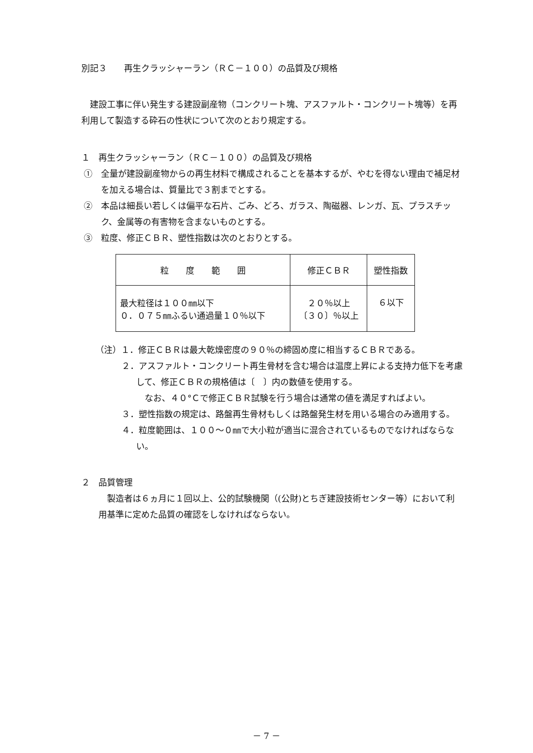別記３　　再生クラッシャーラン（ＲＣ－１００）の品質及び規格
建設工事に伴い発生する建設副産物（コンクリート塊、アスファルト・コンクリート塊等）を再利用して製造する砕石の性状について次のとおり規定する。
１　再生クラッシャーラン（ＲＣ－１００）の品質及び規格
①　全量が建設副産物からの再生材料で構成されることを基本するが、やむを得ない理由で補足材を加える場合は、質量比で３割までとする。
②　本品は細長い若しくは偏平な石片、ごみ、どろ、ガラス、陶磁器、レンガ、瓦、プラスチック、金属等の有害物を含まないものとする。
③　粒度、修正ＣＢＲ、塑性指数は次のとおりとする。
| 粒 度 範 囲 | 修正ＣＢＲ | 塑性指数 |
| 最大粒径は１００㎜以下 ０．０７５㎜ふるい通過量１０％以下 | ２０％以上 〔３０〕％以上 | ６以下 |
（注）１．修正ＣＢＲは最大乾燥密度の９０％の締固め度に相当するＣＢＲである。
２．アスファルト・コンクリート再生骨材を含む場合は温度上昇による支持力低下を考慮して、修正ＣＢＲの規格値は〔　〕内の数値を使用する。
なお、４０°Ｃで修正ＣＢＲ試験を行う場合は通常の値を満足すればよい。
３．塑性指数の規定は、路盤再生骨材もしくは路盤発生材を用いる場合のみ適用する。
４．粒度範囲は、１００～０㎜で大小粒が適当に混合されているものでなければならない。
２　品質管理
製造者は６ヵ月に１回以上、公的試験機関（(公財)とちぎ建設技術センター等）において利用基準に定めた品質の確認をしなければならない。
－ 7 －